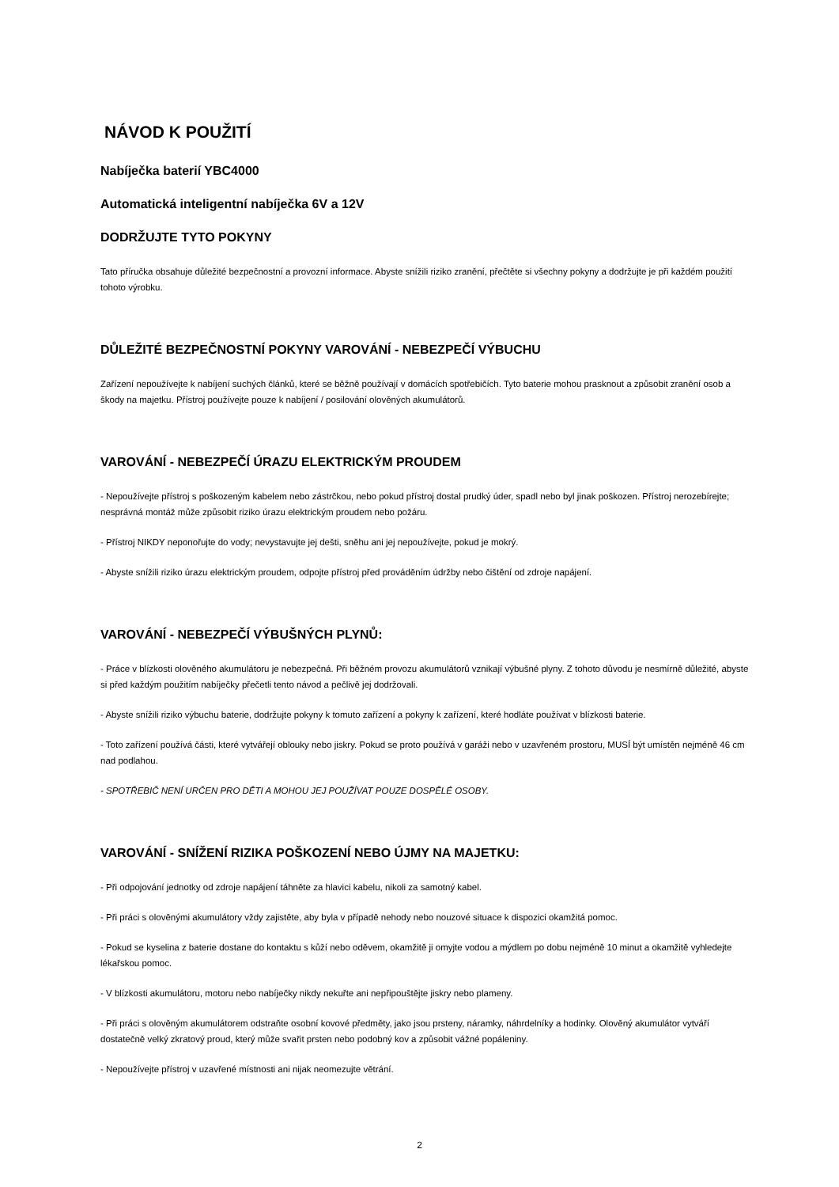NÁVOD K POUŽITÍ
Nabíječka baterií YBC4000
Automatická inteligentní nabíječka 6V a 12V
DODRŽUJTE TYTO POKYNY
Tato příručka obsahuje důležité bezpečnostní a provozní informace. Abyste snížili riziko zranění, přečtěte si všechny pokyny a dodržujte je při každém použití tohoto výrobku.
DŮLEŽITÉ BEZPEČNOSTNÍ POKYNY VAROVÁNÍ - NEBEZPEČÍ VÝBUCHU
Zařízení nepoužívejte k nabíjení suchých článků, které se běžně používají v domácích spotřebičích. Tyto baterie mohou prasknout a způsobit zranění osob a škody na majetku. Přístroj používejte pouze k nabíjení / posilování olověných akumulátorů.
VAROVÁNÍ - NEBEZPEČÍ ÚRAZU ELEKTRICKÝM PROUDEM
- Nepoužívejte přístroj s poškozeným kabelem nebo zástrčkou, nebo pokud přístroj dostal prudký úder, spadl nebo byl jinak poškozen. Přístroj nerozebírejte; nesprávná montáž může způsobit riziko úrazu elektrickým proudem nebo požáru.
- Přístroj NIKDY neponořujte do vody; nevystavujte jej dešti, sněhu ani jej nepoužívejte, pokud je mokrý.
- Abyste snížili riziko úrazu elektrickým proudem, odpojte přístroj před prováděním údržby nebo čištění od zdroje napájení.
VAROVÁNÍ - NEBEZPEČÍ VÝBUŠNÝCH PLYNŮ:
- Práce v blízkosti olověného akumulátoru je nebezpečná. Při běžném provozu akumulátorů vznikají výbušné plyny. Z tohoto důvodu je nesmírně důležité, abyste si před každým použitím nabíječky přečetli tento návod a pečlivě jej dodržovali.
- Abyste snížili riziko výbuchu baterie, dodržujte pokyny k tomuto zařízení a pokyny k zařízení, které hodláte používat v blízkosti baterie.
- Toto zařízení používá části, které vytvářejí oblouky nebo jiskry. Pokud se proto používá v garáži nebo v uzavřeném prostoru, MUSÍ být umístěn nejméně 46 cm nad podlahou.
- SPOTŘEBIČ NENÍ URČEN PRO DĚTI A MOHOU JEJ POUŽÍVAT POUZE DOSPĚLÉ OSOBY.
VAROVÁNÍ - SNÍŽENÍ RIZIKA POŠKOZENÍ NEBO ÚJMY NA MAJETKU:
- Při odpojování jednotky od zdroje napájení táhněte za hlavici kabelu, nikoli za samotný kabel.
- Při práci s olověnými akumulátory vždy zajistěte, aby byla v případě nehody nebo nouzové situace k dispozici okamžitá pomoc.
- Pokud se kyselina z baterie dostane do kontaktu s kůží nebo oděvem, okamžitě ji omyjte vodou a mýdlem po dobu nejméně 10 minut a okamžitě vyhledejte lékařskou pomoc.
- V blízkosti akumulátoru, motoru nebo nabíječky nikdy nekuřte ani nepřipouštějte jiskry nebo plameny.
- Při práci s olověným akumulátorem odstraňte osobní kovové předměty, jako jsou prsteny, náramky, náhrdelníky a hodinky. Olověný akumulátor vytváří dostatečně velký zkratový proud, který může svařit prsten nebo podobný kov a způsobit vážné popáleniny.
- Nepoužívejte přístroj v uzavřené místnosti ani nijak neomezujte větrání.
2